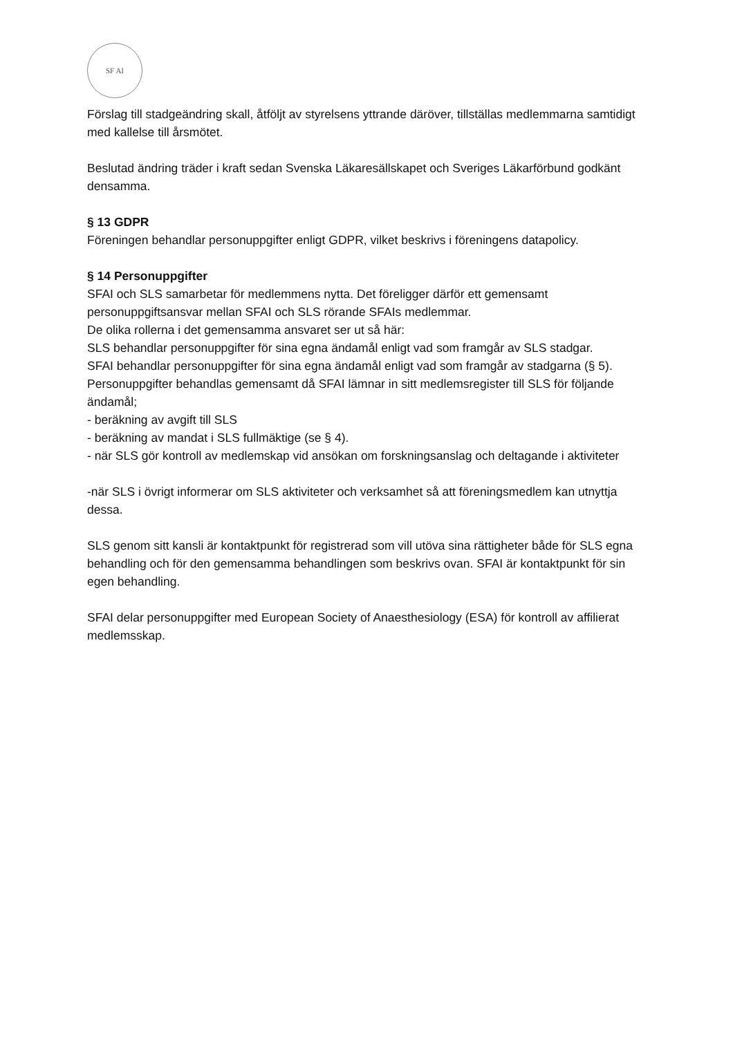SF AI
Förslag till stadgeändring skall, åtföljt av styrelsens yttrande däröver, tillställas medlemmarna samtidigt med kallelse till årsmötet.
Beslutad ändring träder i kraft sedan Svenska Läkaresällskapet och Sveriges Läkarförbund godkänt densamma.
§ 13 GDPR
Föreningen behandlar personuppgifter enligt GDPR, vilket beskrivs i föreningens datapolicy.
§ 14 Personuppgifter
SFAI och SLS samarbetar för medlemmens nytta. Det föreligger därför ett gemensamt personuppgiftsansvar mellan SFAI och SLS rörande SFAIs medlemmar.
De olika rollerna i det gemensamma ansvaret ser ut så här:
SLS behandlar personuppgifter för sina egna ändamål enligt vad som framgår av SLS stadgar.
SFAI behandlar personuppgifter för sina egna ändamål enligt vad som framgår av stadgarna (§ 5).
Personuppgifter behandlas gemensamt då SFAI lämnar in sitt medlemsregister till SLS för följande ändamål;
- beräkning av avgift till SLS
- beräkning av mandat i SLS fullmäktige (se § 4).
- när SLS gör kontroll av medlemskap vid ansökan om forskningsanslag och deltagande i aktiviteter
-när SLS i övrigt informerar om SLS aktiviteter och verksamhet så att föreningsmedlem kan utnyttja dessa.
SLS genom sitt kansli är kontaktpunkt för registrerad som vill utöva sina rättigheter både för SLS egna behandling och för den gemensamma behandlingen som beskrivs ovan. SFAI är kontaktpunkt för sin egen behandling.
SFAI delar personuppgifter med European Society of Anaesthesiology (ESA) för kontroll av affilierat medlemsskap.